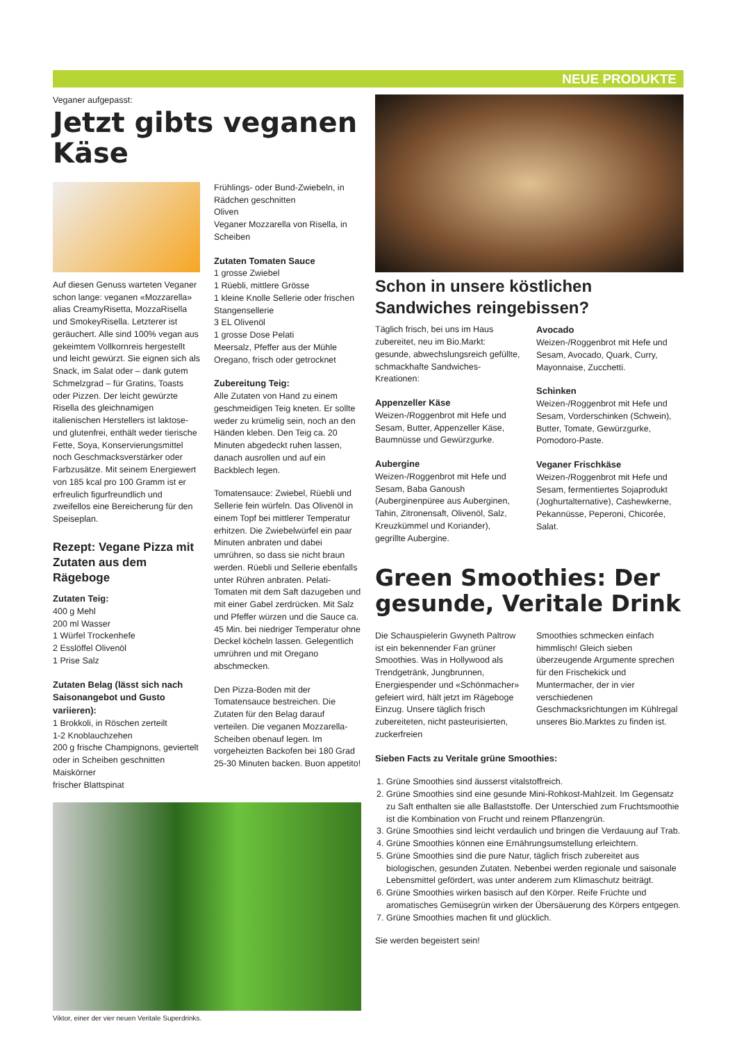NEUE PRODUKTE
Veganer aufgepasst:
Jetzt gibts veganen Käse
Auf diesen Genuss warteten Veganer schon lange: veganen «Mozzarella» alias CreamyRisetta, MozzaRisella und SmokeyRisella. Letzterer ist geräuchert. Alle sind 100% vegan aus gekeimtem Vollkornreis hergestellt und leicht gewürzt. Sie eignen sich als Snack, im Salat oder – dank gutem Schmelzgrad – für Gratins, Toasts oder Pizzen. Der leicht gewürzte Risella des gleichnamigen italienischen Herstellers ist laktose- und glutenfrei, enthält weder tierische Fette, Soya, Konservierungsmittel noch Geschmacksverstärker oder Farbzusätze. Mit seinem Energiewert von 185 kcal pro 100 Gramm ist er erfreulich figurfreundlich und zweifellos eine Bereicherung für den Speiseplan.
Rezept: Vegane Pizza mit Zutaten aus dem Rägeboge
Zutaten Teig:
400 g Mehl
200 ml Wasser
1 Würfel Trockenhefe
2 Esslöffel Olivenöl
1 Prise Salz
Zutaten Belag (lässt sich nach Saisonangebot und Gusto variieren):
1 Brokkoli, in Röschen zerteilt
1-2 Knoblauchzehen
200 g frische Champignons, geviertelt oder in Scheiben geschnitten
Maiskörner
frischer Blattspinat
Frühlings- oder Bund-Zwiebeln, in Rädchen geschnitten
Oliven
Veganer Mozzarella von Risella, in Scheiben
Zutaten Tomaten Sauce
1 grosse Zwiebel
1 Rüebli, mittlere Grösse
1 kleine Knolle Sellerie oder frischen Stangensellerie
3 EL Olivenöl
1 grosse Dose Pelati
Meersalz, Pfeffer aus der Mühle
Oregano, frisch oder getrocknet
Zubereitung Teig:
Alle Zutaten von Hand zu einem geschmeidigen Teig kneten. Er sollte weder zu krümelig sein, noch an den Händen kleben. Den Teig ca. 20 Minuten abgedeckt ruhen lassen, danach ausrollen und auf ein Backblech legen.
Tomatensauce: Zwiebel, Rüebli und Sellerie fein würfeln. Das Olivenöl in einem Topf bei mittlerer Temperatur erhitzen. Die Zwiebelwürfel ein paar Minuten anbraten und dabei umrühren, so dass sie nicht braun werden. Rüebli und Sellerie ebenfalls unter Rühren anbraten. Pelati-Tomaten mit dem Saft dazugeben und mit einer Gabel zerdrücken. Mit Salz und Pfeffer würzen und die Sauce ca. 45 Min. bei niedriger Temperatur ohne Deckel köcheln lassen. Gelegentlich umrühren und mit Oregano abschmecken.
Den Pizza-Boden mit der Tomatensauce bestreichen. Die Zutaten für den Belag darauf verteilen. Die veganen Mozzarella-Scheiben obenauf legen. Im vorgeheizten Backofen bei 180 Grad 25-30 Minuten backen. Buon appetito!
Viktor, einer der vier neuen Veritale Superdrinks.
Schon in unsere köstlichen Sandwiches reingebissen?
Täglich frisch, bei uns im Haus zubereitet, neu im Bio.Markt: gesunde, abwechslungsreich gefüllte, schmackhafte Sandwiches-Kreationen:
Appenzeller Käse
Weizen-/Roggenbrot mit Hefe und Sesam, Butter, Appenzeller Käse, Baumnüsse und Gewürzgurke.
Aubergine
Weizen-/Roggenbrot mit Hefe und Sesam, Baba Ganoush (Auberginenpüree aus Auberginen, Tahin, Zitronensaft, Olivenöl, Salz, Kreuzkümmel und Koriander), gegrillte Aubergine.
Avocado
Weizen-/Roggenbrot mit Hefe und Sesam, Avocado, Quark, Curry, Mayonnaise, Zucchetti.
Schinken
Weizen-/Roggenbrot mit Hefe und Sesam, Vorderschinken (Schwein), Butter, Tomate, Gewürzgurke, Pomodoro-Paste.
Veganer Frischkäse
Weizen-/Roggenbrot mit Hefe und Sesam, fermentiertes Sojaprodukt (Joghurtalternative), Cashewkerne, Pekannüsse, Peperoni, Chicorée, Salat.
Green Smoothies: Der gesunde, Veritale Drink
Die Schauspielerin Gwyneth Paltrow ist ein bekennender Fan grüner Smoothies. Was in Hollywood als Trendgetränk, Jungbrunnen, Energiespender und «Schönmacher» gefeiert wird, hält jetzt im Rägeboge Einzug. Unsere täglich frisch zubereiteten, nicht pasteurisierten, zuckerfreien
Smoothies schmecken einfach himmlisch! Gleich sieben überzeugende Argumente sprechen für den Frischekick und Muntermacher, der in vier verschiedenen Geschmacksrichtungen im Kühlregal unseres Bio.Marktes zu finden ist.
Sieben Facts zu Veritale grüne Smoothies:
1. Grüne Smoothies sind äusserst vitalstoffreich.
2. Grüne Smoothies sind eine gesunde Mini-Rohkost-Mahlzeit. Im Gegensatz zu Saft enthalten sie alle Ballaststoffe. Der Unterschied zum Fruchtsmoothie ist die Kombination von Frucht und reinem Pflanzengrün.
3. Grüne Smoothies sind leicht verdaulich und bringen die Verdauung auf Trab.
4. Grüne Smoothies können eine Ernährungsumstellung erleichtern.
5. Grüne Smoothies sind die pure Natur, täglich frisch zubereitet aus biologischen, gesunden Zutaten. Nebenbei werden regionale und saisonale Lebensmittel gefördert, was unter anderem zum Klimaschutz beiträgt.
6. Grüne Smoothies wirken basisch auf den Körper. Reife Früchte und aromatisches Gemüsegrün wirken der Übersäuerung des Körpers entgegen.
7. Grüne Smoothies machen fit und glücklich.
Sie werden begeistert sein!